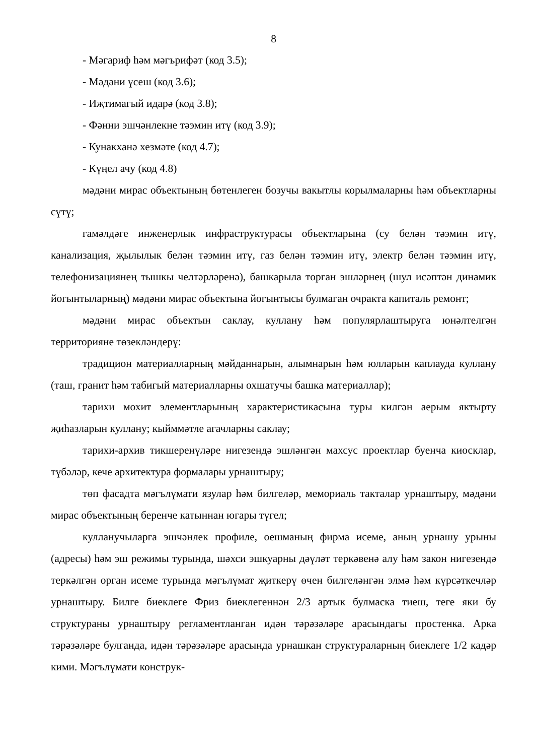8
- Мәгариф һәм мәгърифәт (код 3.5);
- Мәдәни үсеш (код 3.6);
- Иҗтимагый идарә (код 3.8);
- Фәнни эшчәнлекне тәэмин итү (код 3.9);
- Кунакханә хезмәте (код 4.7);
- Күңел ачу (код 4.8)
мәдәни мирас объектының бөтенлеген бозучы вакытлы корылмаларны һәм объектларны сүтү;
гамәлдәге инженерлык инфраструктурасы объектларына (су белән тәэмин итү, канализация, җылылык белән тәэмин итү, газ белән тәэмин итү, электр белән тәэмин итү, телефонизациянең тышкы челтәрләренә), башкарыла торган эшләрнең (шул исәптән динамик йогынтыларның) мәдәни мирас объектына йогынтысы булмаган очракта капиталь ремонт;
мәдәни мирас объектын саклау, куллану һәм популярлаштыруга юнәлтелгән территорияне төзекләндерү:
традицион материалларның мәйданнарын, алымнарын һәм юлларын каплауда куллану (таш, гранит һәм табигый материалларны охшатучы башка материаллар);
тарихи мохит элементларының характеристикасына туры килгән аерым яктырту җиһазларын куллану; кыйммәтле агачларны саклау;
тарихи-архив тикшеренүләре нигезендә эшләнгән махсус проектлар буенча киосклар, түбәләр, кече архитектура формалары урнаштыру;
төп фасадта мәгълүмати язулар һәм билгеләр, мемориаль такталар урнаштыру, мәдәни мирас объектының беренче катыннан югары түгел;
кулланучыларга эшчәнлек профиле, оешманың фирма исеме, аның урнашу урыны (адресы) һәм эш режимы турында, шәхси эшкуарны дәүләт теркәвенә алу һәм закон нигезендә теркәлгән орган исеме турында мәгълүмат җиткерү өчен билгеләнгән элмә һәм күрсәткечләр урнаштыру. Билге биеклеге Фриз биеклегеннән 2/3 артык булмаска тиеш, теге яки бу структураны урнаштыру регламентланган идән тәрәзәләре арасындагы простенка. Арка тәрәзәләре булганда, идән тәрәзәләре арасында урнашкан структураларның биеклеге 1/2 кадәр кими. Мәгълүмати конструк-